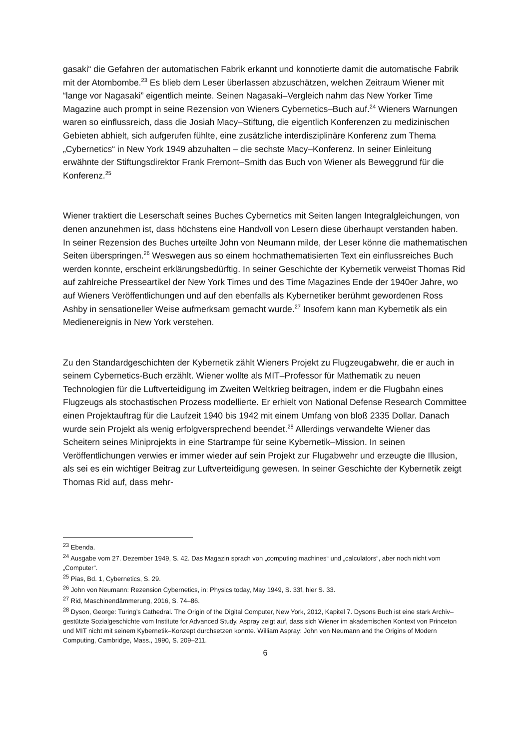gasaki“ die Gefahren der automatischen Fabrik erkannt und konnotierte damit die automatische Fabrik mit der Atombombe.<sup>23</sup> Es blieb dem Leser überlassen abzuschätzen, welchen Zeitraum Wiener mit “lange vor Nagasaki” eigentlich meinte. Seinen Nagasaki–Vergleich nahm das New Yorker Time Magazine auch prompt in seine Rezension von Wieners Cybernetics–Buch auf.<sup>24</sup> Wieners Warnungen waren so einflussreich, dass die Josiah Macy–Stiftung, die eigentlich Konferenzen zu medizinischen Gebieten abhielt, sich aufgerufen fühlte, eine zusätzliche interdisziplinäre Konferenz zum Thema „Cybernetics“ in New York 1949 abzuhalten – die sechste Macy–Konferenz. In seiner Einleitung erwähnte der Stiftungsdirektor Frank Fremont–Smith das Buch von Wiener als Beweggrund für die Konferenz.<sup>25</sup>
Wiener traktiert die Leserschaft seines Buches Cybernetics mit Seiten langen Integralgleichungen, von denen anzunehmen ist, dass höchstens eine Handvoll von Lesern diese überhaupt verstanden haben. In seiner Rezension des Buches urteilte John von Neumann milde, der Leser könne die mathematischen Seiten überspringen.<sup>26</sup> Weswegen aus so einem hochmathematisierten Text ein einflussreiches Buch werden konnte, erscheint erklärungsbedürftig. In seiner Geschichte der Kybernetik verweist Thomas Rid auf zahlreiche Presseartikel der New York Times und des Time Magazines Ende der 1940er Jahre, wo auf Wieners Veröffentlichungen und auf den ebenfalls als Kybernetiker berühmt gewordenen Ross Ashby in sensationeller Weise aufmerksam gemacht wurde.<sup>27</sup> Insofern kann man Kybernetik als ein Medienereignis in New York verstehen.
Zu den Standardgeschichten der Kybernetik zählt Wieners Projekt zu Flugzeugabwehr, die er auch in seinem Cybernetics-Buch erzählt. Wiener wollte als MIT–Professor für Mathematik zu neuen Technologien für die Luftverteidigung im Zweiten Weltkrieg beitragen, indem er die Flugbahn eines Flugzeugs als stochastischen Prozess modellierte. Er erhielt von National Defense Research Committee einen Projektauftrag für die Laufzeit 1940 bis 1942 mit einem Umfang von bloß 2335 Dollar. Danach wurde sein Projekt als wenig erfolgversprechend beendet.<sup>28</sup> Allerdings verwandelte Wiener das Scheitern seines Miniprojekts in eine Startrampe für seine Kybernetik–Mission. In seinen Veröffentlichungen verwies er immer wieder auf sein Projekt zur Flugabwehr und erzeugte die Illusion, als sei es ein wichtiger Beitrag zur Luftverteidigung gewesen. In seiner Geschichte der Kybernetik zeigt Thomas Rid auf, dass mehr-
<sup>23</sup> Ebenda.
<sup>24</sup> Ausgabe vom 27. Dezember 1949, S. 42. Das Magazin sprach von „computing machines“ und „calculators“, aber noch nicht vom „Computer“.
<sup>25</sup> Pias, Bd. 1, Cybernetics, S. 29.
<sup>26</sup> John von Neumann: Rezension Cybernetics, in: Physics today, May 1949, S. 33f, hier S. 33.
<sup>27</sup> Rid, Maschinendämmerung, 2016, S. 74–86.
<sup>28</sup> Dyson, George: Turing’s Cathedral. The Origin of the Digital Computer, New York, 2012, Kapitel 7. Dysons Buch ist eine stark Archiv–gestützte Sozialgeschichte vom Institute for Advanced Study. Aspray zeigt auf, dass sich Wiener im akademischen Kontext von Princeton und MIT nicht mit seinem Kybernetik–Konzept durchsetzen konnte. William Aspray: John von Neumann and the Origins of Modern Computing, Cambridge, Mass., 1990, S. 209–211.
6